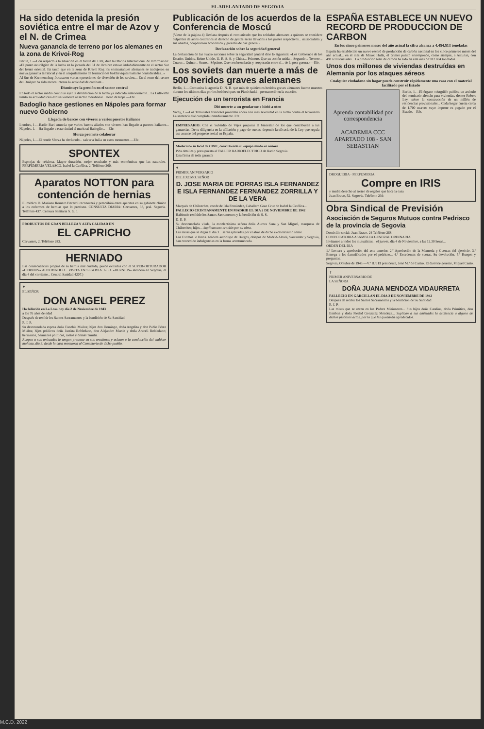EL ADELANTADO DE SEGOVIA
Ha sido detenida la presión soviética entre el mar de Azov y el N. de Crimea
Nueva ganancia de terreno por los alemanes en la zona de Krivoi-Rog
Berlín, 1.—Con respecto a la situación en el frente del Este, dice la Oficina Internacional de Información: «El punto neurálgico de la lucha en la jornada del 31 de Octubre estuvo indudablemente en el sector Sur del frente oriental. En tanto que en la zona de Krivoi Rog los contraataques alemanes se tradujeron en nueva ganancia territorial y en el aniquilamiento de formaciones bolcheviques bastante considerables...»
Al Sur de Krementchug fracasaron varias operaciones de diversión de los soviets... En el resto del sector del Dniéper ha sido menos intensa la actividad de combate...
Disminuye la presión en el sector central
En todo el sector medio continuó ayer la debilitación de la lucha ya indicada anteriormente... La Luftwaffe limitó su actividad casi exclusivamente al sector meridional... lleno de tropa.—Efe.
Badoglio hace gestiones en Nápoles para formar nuevo Gobierno
Llegada de barcos con víveres a varios puertos italianos
Londres, 1.—Radio Bari anuncia que varios barcos aliados con víveres han llegado a puertos italianos... Nápoles, 1.—Ha llegado a esta ciudad el mariscal Badoglio...—Efe.
Sforza promete colaborar
Nápoles, 1.—El conde Sforza ha declarado... salvar a Italia en estos momentos.—Efe.
SPONTEX
Esponjas de celulosa. Mayor duración, mejor resultado y más económicas que las naturales. PERFUMERIA VELASCO. Isabel la Católica, 2. Teléfono 260.
Aparatos NOTTON para contención de hernias
El médico D. Mariano Romero Becerril reconocerá y prescribirá estos aparatos en su gabinete clínico a los enfermos de hernias que lo precisen. CONSULTA DIARIA: Cervantes, 38, pral. Segovia. Teléfono 437. Censura Sanitaria S. G. 1
PRODUCTOS DE GRAN BELLEZA Y ALTA CALIDAD EN
EL CAPRICHO
Cervantes, 2. Teléfono 283.
HERNIADO
Las consecuencias propias de su hernia mal cuidada, puede evitarlas con el SUPER-OBTURADOR «HERNIUS» AUTOMATICO... VISITA EN SEGOVIA. G. O. «HERNIUS» atenderá en Segovia, el día 4 del corriente... Central Sanidad 4207.)
✝
EL SEÑOR
DON ANGEL PEREZ
Ha fallecido en La Losa hoy día 2 de Noviembre de 1943
a los 76 años de edad
Después de recibir los Santos Sacramentos y la bendición de Su Santidad
R. I. P.
Su desconsolada esposa doña Eusebia Muñoz; hijos don Domingo, doña Angelita y don Pablo Pérez Muñoz; hijos políticos doña Justina Robledano, don Alejandro Martín y doña Araceli Robledano; hermanos, hermanos políticos, nietos y demás familia.
Ruegan a sus amistades le tengan presente en sus oraciones y asistan a la conducción del cadáver mañana, día 3, desde la casa mortuoria al Cementerio de dicho pueblo.
Publicación de los acuerdos de la Conferencia de Moscú
(Viene de la página 4) Declara después el comunicado que los soldados alemanes a quienes se considere culpables de actos contrarios al derecho de gentes serán llevados a los países respectivos... nalsocialista y sus aliados, cooperación económica y garantía de paz general».
Declaración sobre la seguridad general
La declaración de las cuatro naciones sobre la seguridad general dice lo siguiente: «Los Gobiernos de los Estados Unidos, Reino Unido, U. R. S. S. y China... Primero. Que su acción unida... Segundo... Tercero... Cuarto... Quinto... Sexto... Séptimo. Que conferenciarán y cooperarán entre sí... de la post guerra.»—Efe.
Los soviets dan muerte a más de 500 heridos graves alemanes
Berlín, 1.—Comunica la agencia D. N. B. que más de quinientos heridos graves alemanes fueron muertos durante los últimos días por los bolcheviques en Piattichatki... permaneció en la estación.
Ejecución de un terrorista en Francia
Dió muerte a un gendarme e hirió a otro
Vichy, 1.—Los Tribunales franceses proceden ahora con más severidad en la lucha contra el terrorismo... La sentencia fué cumplida inmediatamente. Efe
EMPRESARIO: Con el Subsidio de Vejez preparas el bienestar de los que contribuyen a tus ganancias. De tu diligencia en la afiliación y pago de cuotas, depende la eficacia de la Ley que regula ese avance del progreso social en España.
Modernice su local de CINE, convirtiendo su equipo mudo en sonoro
Pida detalles y presupuesto al TALLER RADIOELECTRICO de Radio Segovia
Una firma de toda garantía
✝
PRIMER ANIVERSARIO
DEL EXCMO. SEÑOR
D. JOSE MARIA DE PORRAS ISLA FERNANDEZ E ISLA FERNANDEZ FERNANDEZ ZORRILLA Y DE LA VERA
Marqués de Chiloeches, conde de Isla Fernández, Caballero Gran Cruz de Isabel la Católica...
FALLECIO CRISTIANAMENTE EN MADRID EL DIA 2 DE NOVIEMBRE DE 1942
Habiendo recibido los Santos Sacramentos y la bendición de S. S.
D. E. P.
Su desconsolada viuda, la excelentísima señora doña Aurora Sanz y San Miguel, marquesa de Chiloeches; hijos... Suplican una oración por su alma.
Las misas que se digan el día 3... serán aplicadas por el alma de dicho excelentísimo señor.
Los Excmos. e Ilmos. señores arzobispo de Burgos, obispos de Madrid-Alcalá, Santander y Segovia, han concedido indulgencias en la forma acostumbrada.
ESPAÑA ESTABLECE UN NUEVO RECORD DE PRODUCCION DE CARBON
En los cinco primeros meses del año actual la cifra alcanza a 4.454.513 toneladas
España ha establecido un nuevo record de producción de carbón nacional en los cinco primeros meses del año actual... en el mes de Mayo: Hulla, el primer puesto corresponde, como siempre, a Asturias, con 491.618 toneladas... La producción total de carbón ha sido en este mes de 912.884 toneladas.
Unos dos millones de viviendas destruídas en Alemania por los ataques aéreos
Cualquier ciudadano sin hogar puede construir rápidamente una casa con el material facilitado por el Estado
Aprenda contabilidad por correspondencia
ACADEMIA CCC
APARTADO 108 - SAN SEBASTIAN
Berlín, 1.—El órgano «Angriff» publica un artículo del comisario alemán para viviendas, doctor Robert Ley, sobre la construcción de un millón de residencias provisionales... Cada hogar cuesta cerca de 1.700 marcos cuyo importe es pagado por el Estado.—Efe.
DROGUERIA · PERFUMERIA
Compre en IRIS
y tendrá derecho al sorteo de regalos que hace la casa
Juan Bravo, 52. Segovia. Teléfono 239.
Obra Sindical de Previsión
Asociación de Seguros Mutuos contra Pedrisco de la provincia de Segovia
Domicilio social: Juan Bravo, 24 Teléfono 268
CONVOCATORIA ASAMBLEA GENERAL ORDINARIA
Invitamos a todos los mutualistas... el jueves, día 4 de Noviembre, a las 12,30 horas...
ORDEN DEL DIA
1.º Lectura y aprobación del acta anterior. 2.º Aprobación de la Memoria y Cuentas del ejercicio. 3.º Entrega a los damnificados por el pedrisco... 4.º Excedentes de cuotas. Su devolución. 5.º Ruegos y preguntas.
Segovia, Octubre de 1943.—V.º B.º: El presidente, José M.ª de Castro. El director-gerente, Miguel Canto.
✝
PRIMER ANIVERSARIO DE
LA SEÑORA
DOÑA JUANA MENDOZA VIDAURRETA
FALLECIO EN GARCILLAN EL DIA 2 DE NOVIEMBRE DE 1942
Después de recibir los Santos Sacramentos y la bendición de Su Santidad
R. I. P.
Las misas que se recen en los Padres Misioneros... Sus hijos doña Catalina, doña Primitiva, don Esteban y doña Piedad González Mendoza... Suplican a sus amistades la asistencia a alguno de dichos piadosos actos, por lo que les quedarán agradecidos.
M.C.D. 2022